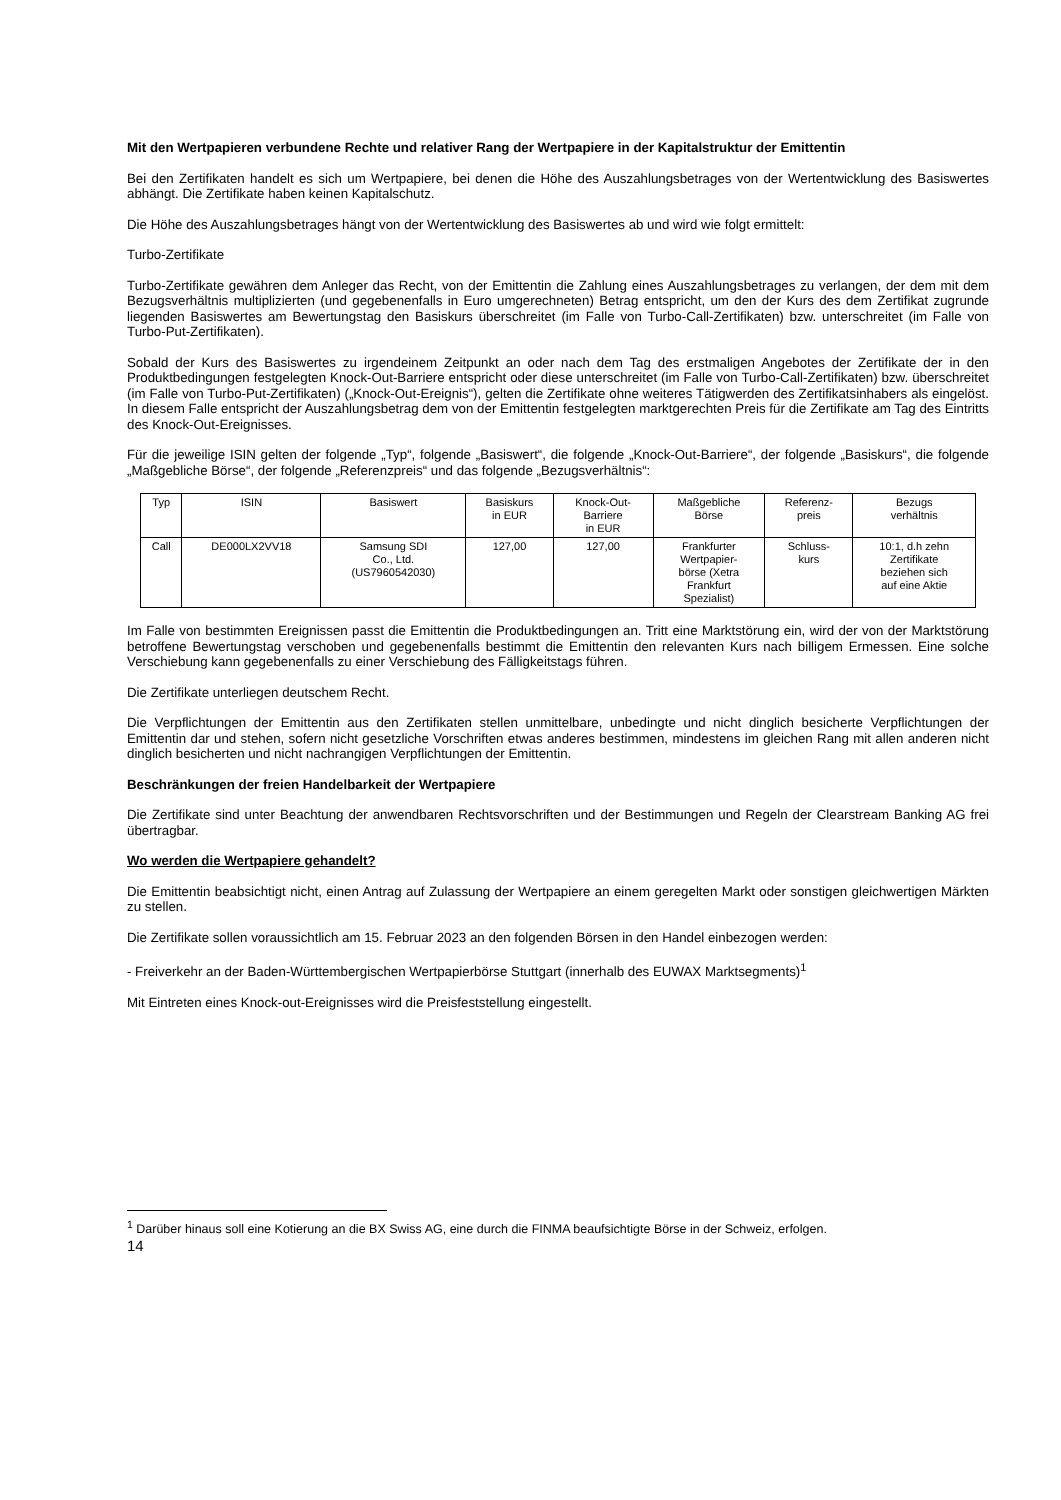Mit den Wertpapieren verbundene Rechte und relativer Rang der Wertpapiere in der Kapitalstruktur der Emittentin
Bei den Zertifikaten handelt es sich um Wertpapiere, bei denen die Höhe des Auszahlungsbetrages von der Wertentwicklung des Basiswertes abhängt. Die Zertifikate haben keinen Kapitalschutz.
Die Höhe des Auszahlungsbetrages hängt von der Wertentwicklung des Basiswertes ab und wird wie folgt ermittelt:
Turbo-Zertifikate
Turbo-Zertifikate gewähren dem Anleger das Recht, von der Emittentin die Zahlung eines Auszahlungsbetrages zu verlangen, der dem mit dem Bezugsverhältnis multiplizierten (und gegebenenfalls in Euro umgerechneten) Betrag entspricht, um den der Kurs des dem Zertifikat zugrunde liegenden Basiswertes am Bewertungstag den Basiskurs überschreitet (im Falle von Turbo-Call-Zertifikaten) bzw. unterschreitet (im Falle von Turbo-Put-Zertifikaten).
Sobald der Kurs des Basiswertes zu irgendeinem Zeitpunkt an oder nach dem Tag des erstmaligen Angebotes der Zertifikate der in den Produktbedingungen festgelegten Knock-Out-Barriere entspricht oder diese unterschreitet (im Falle von Turbo-Call-Zertifikaten) bzw. überschreitet (im Falle von Turbo-Put-Zertifikaten) („Knock-Out-Ereignis“), gelten die Zertifikate ohne weiteres Tätigwerden des Zertifikatsinhabers als eingelöst. In diesem Falle entspricht der Auszahlungsbetrag dem von der Emittentin festgelegten marktgerechten Preis für die Zertifikate am Tag des Eintritts des Knock-Out-Ereignisses.
Für die jeweilige ISIN gelten der folgende „Typ“, folgende „Basiswert“, die folgende „Knock-Out-Barriere“, der folgende „Basiskurs“, die folgende „Maßgebliche Börse“, der folgende „Referenzpreis“ und das folgende „Bezugsverhältnis“:
| Typ | ISIN | Basiswert | Basiskurs in EUR | Knock-Out- Barriere in EUR | Maßgebliche Börse | Referenz- preis | Bezugs verhältnis |
| --- | --- | --- | --- | --- | --- | --- | --- |
| Call | DE000LX2VV18 | Samsung SDI Co., Ltd. (US7960542030) | 127,00 | 127,00 | Frankfurter Wertpapier- börse (Xetra Frankfurt Spezialist) | Schluss- kurs | 10:1, d.h zehn Zertifikate beziehen sich auf eine Aktie |
Im Falle von bestimmten Ereignissen passt die Emittentin die Produktbedingungen an. Tritt eine Marktstörung ein, wird der von der Marktstörung betroffene Bewertungstag verschoben und gegebenenfalls bestimmt die Emittentin den relevanten Kurs nach billigem Ermessen. Eine solche Verschiebung kann gegebenenfalls zu einer Verschiebung des Fälligkeitstags führen.
Die Zertifikate unterliegen deutschem Recht.
Die Verpflichtungen der Emittentin aus den Zertifikaten stellen unmittelbare, unbedingte und nicht dinglich besicherte Verpflichtungen der Emittentin dar und stehen, sofern nicht gesetzliche Vorschriften etwas anderes bestimmen, mindestens im gleichen Rang mit allen anderen nicht dinglich besicherten und nicht nachrangigen Verpflichtungen der Emittentin.
Beschränkungen der freien Handelbarkeit der Wertpapiere
Die Zertifikate sind unter Beachtung der anwendbaren Rechtsvorschriften und der Bestimmungen und Regeln der Clearstream Banking AG frei übertragbar.
Wo werden die Wertpapiere gehandelt?
Die Emittentin beabsichtigt nicht, einen Antrag auf Zulassung der Wertpapiere an einem geregelten Markt oder sonstigen gleichwertigen Märkten zu stellen.
Die Zertifikate sollen voraussichtlich am 15. Februar 2023 an den folgenden Börsen in den Handel einbezogen werden:
- Freiverkehr an der Baden-Württembergischen Wertpapierbörse Stuttgart (innerhalb des EUWAX Marktsegments)<sup>1</sup>
Mit Eintreten eines Knock-out-Ereignisses wird die Preisfeststellung eingestellt.
<sup>1</sup> Darüber hinaus soll eine Kotierung an die BX Swiss AG, eine durch die FINMA beaufsichtigte Börse in der Schweiz, erfolgen.
14